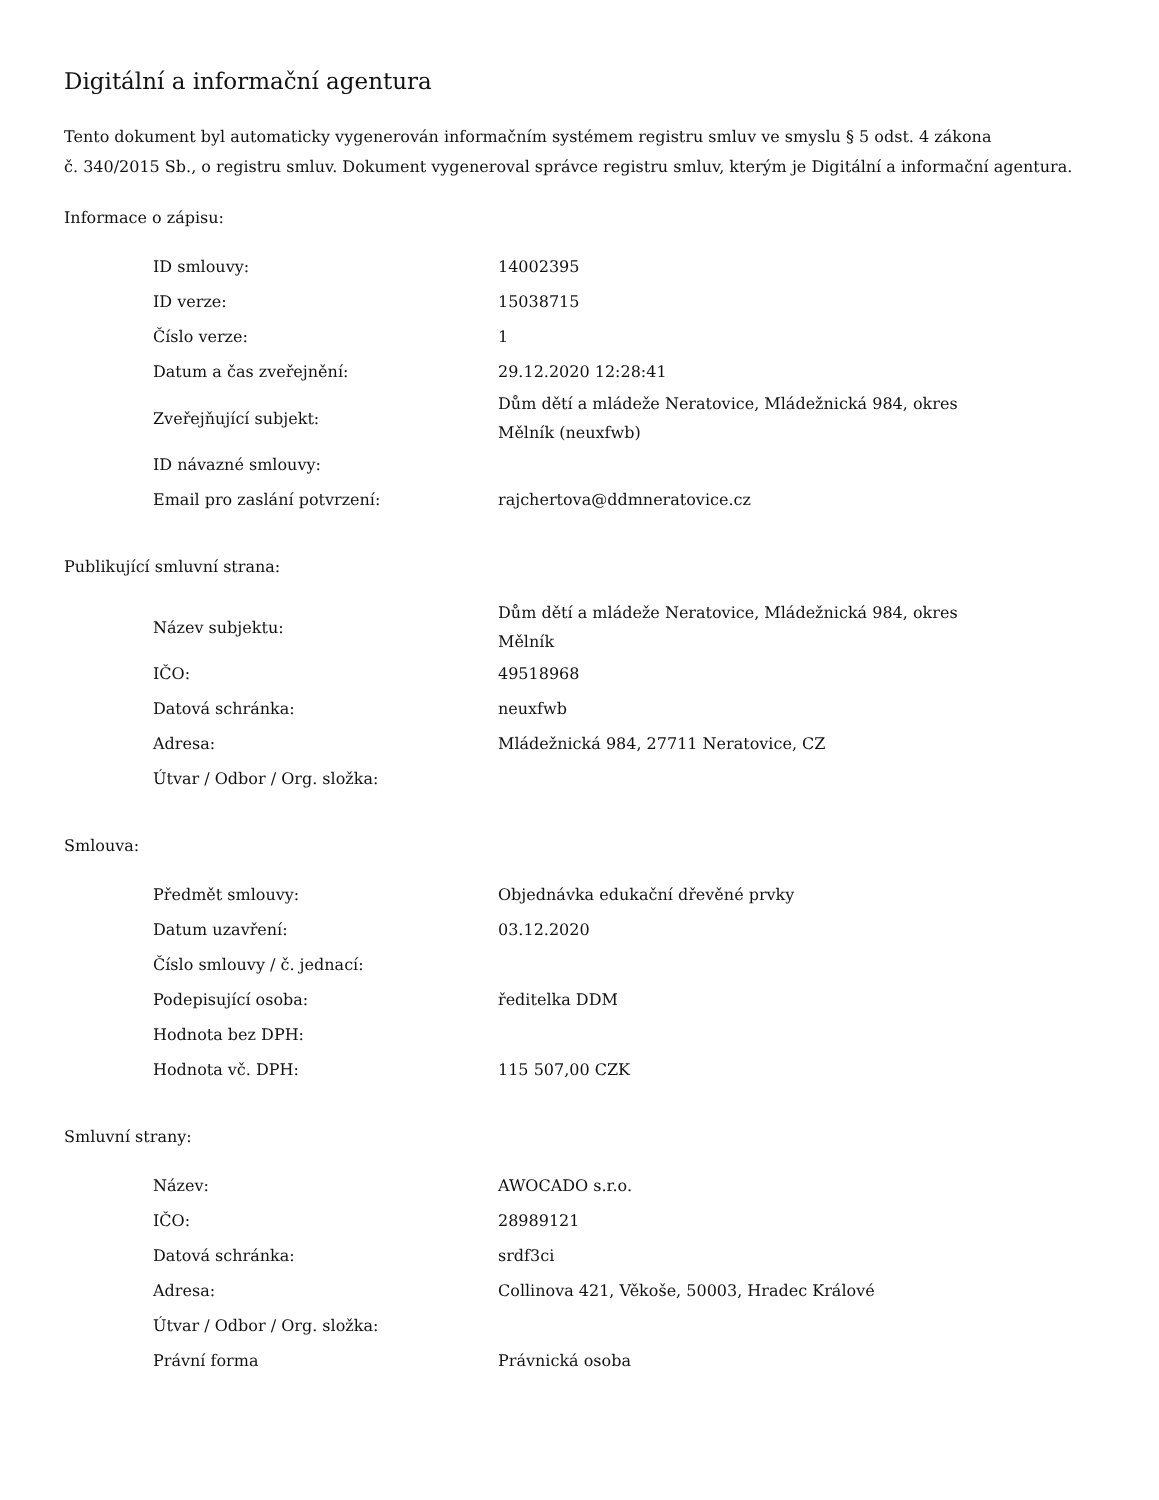Digitální a informační agentura
Tento dokument byl automaticky vygenerován informačním systémem registru smluv ve smyslu § 5 odst. 4 zákona
č. 340/2015 Sb., o registru smluv. Dokument vygeneroval správce registru smluv, kterým je Digitální a informační agentura.
Informace o zápisu:
| ID smlouvy: | 14002395 |
| ID verze: | 15038715 |
| Číslo verze: | 1 |
| Datum a čas zveřejnění: | 29.12.2020 12:28:41 |
| Zveřejňující subjekt: | Dům dětí a mládeže Neratovice, Mládežnická 984, okres Mělník (neuxfwb) |
| ID návazné smlouvy: | |
| Email pro zaslání potvrzení: | rajchertova@ddmneratovice.cz |
Publikující smluvní strana:
| Název subjektu: | Dům dětí a mládeže Neratovice, Mládežnická 984, okres Mělník |
| IČO: | 49518968 |
| Datová schránka: | neuxfwb |
| Adresa: | Mládežnická 984, 27711 Neratovice, CZ |
| Útvar / Odbor / Org. složka: | |
Smlouva:
| Předmět smlouvy: | Objednávka edukační dřevěné prvky |
| Datum uzavření: | 03.12.2020 |
| Číslo smlouvy / č. jednací: | |
| Podepisující osoba: | ředitelka DDM |
| Hodnota bez DPH: | |
| Hodnota vč. DPH: | 115 507,00 CZK |
Smluvní strany:
| Název: | AWOCADO s.r.o. |
| IČO: | 28989121 |
| Datová schránka: | srdf3ci |
| Adresa: | Collinova 421, Věkoše, 50003, Hradec Králové |
| Útvar / Odbor / Org. složka: | |
| Právní forma | Právnická osoba |